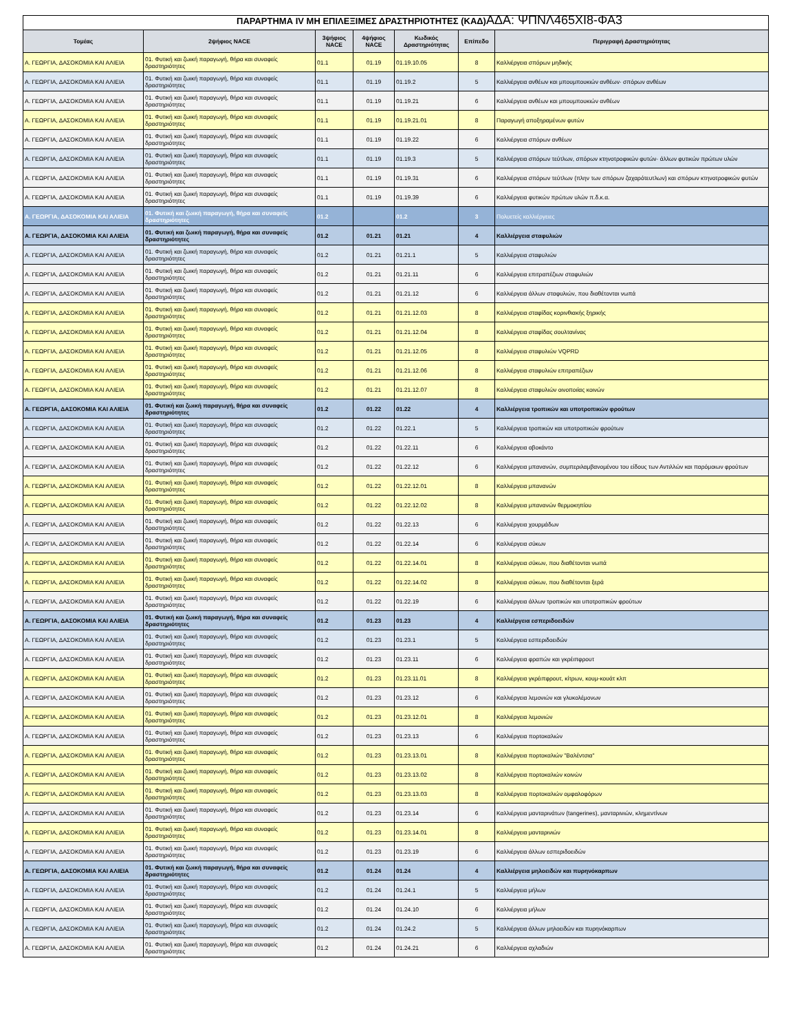ΠΑΡΑΡΤΗΜΑ IV ΜΗ ΕΠΙΛΕΞΙΜΕΣ ΔΡΑΣΤΗΡΙΟΤΗΤΕΣ (ΚΑΔ) ΑΔΑ: ΨΠΝΛ465ΧΙ8-ΦΑ3
| Τομέας | 2ψήφιος NACE | 3ψήφιος NACE | 4ψήφιος NACE | Κωδικός Δραστηριότητας | Επίπεδο | Περιγραφή Δραστηριότητας |
| --- | --- | --- | --- | --- | --- | --- |
| Α. ΓΕΩΡΓΙΑ, ΔΑΣΟΚΟΜΙΑ ΚΑΙ ΑΛΙΕΙΑ | 01. Φυτική και ζωική παραγωγή, θήρα και συναφείς δραστηριότητες | 01.1 | 01.19 | 01.19.10.05 | 8 | Καλλιέργεια σπόρων μηδικής |
| Α. ΓΕΩΡΓΙΑ, ΔΑΣΟΚΟΜΙΑ ΚΑΙ ΑΛΙΕΙΑ | 01. Φυτική και ζωική παραγωγή, θήρα και συναφείς δραστηριότητες | 01.1 | 01.19 | 01.19.2 | 5 | Καλλιέργεια ανθέων και μπουμπουκιών ανθέων· σπόρων ανθέων |
| Α. ΓΕΩΡΓΙΑ, ΔΑΣΟΚΟΜΙΑ ΚΑΙ ΑΛΙΕΙΑ | 01. Φυτική και ζωική παραγωγή, θήρα και συναφείς δραστηριότητες | 01.1 | 01.19 | 01.19.21 | 6 | Καλλιέργεια ανθέων και μπουμπουκιών ανθέων |
| Α. ΓΕΩΡΓΙΑ, ΔΑΣΟΚΟΜΙΑ ΚΑΙ ΑΛΙΕΙΑ | 01. Φυτική και ζωική παραγωγή, θήρα και συναφείς δραστηριότητες | 01.1 | 01.19 | 01.19.21.01 | 8 | Παραγωγή αποξηραμένων φυτών |
| Α. ΓΕΩΡΓΙΑ, ΔΑΣΟΚΟΜΙΑ ΚΑΙ ΑΛΙΕΙΑ | 01. Φυτική και ζωική παραγωγή, θήρα και συναφείς δραστηριότητες | 01.1 | 01.19 | 01.19.22 | 6 | Καλλιέργεια σπόρων ανθέων |
| Α. ΓΕΩΡΓΙΑ, ΔΑΣΟΚΟΜΙΑ ΚΑΙ ΑΛΙΕΙΑ | 01. Φυτική και ζωική παραγωγή, θήρα και συναφείς δραστηριότητες | 01.1 | 01.19 | 01.19.3 | 5 | Καλλιέργεια σπόρων τεύτλων, σπόρων κτηνοτροφικών φυτών· άλλων φυτικών πρώτων υλών |
| Α. ΓΕΩΡΓΙΑ, ΔΑΣΟΚΟΜΙΑ ΚΑΙ ΑΛΙΕΙΑ | 01. Φυτική και ζωική παραγωγή, θήρα και συναφείς δραστηριότητες | 01.1 | 01.19 | 01.19.31 | 6 | Καλλιέργεια σπόρων τεύτλων (πλην των σπόρων ζαχαρότευτλων) και σπόρων κτηνοτροφικών φυτών |
| Α. ΓΕΩΡΓΙΑ, ΔΑΣΟΚΟΜΙΑ ΚΑΙ ΑΛΙΕΙΑ | 01. Φυτική και ζωική παραγωγή, θήρα και συναφείς δραστηριότητες | 01.1 | 01.19 | 01.19.39 | 6 | Καλλιέργεια φυτικών πρώτων υλών π.δ.κ.α. |
| Α. ΓΕΩΡΓΙΑ, ΔΑΣΟΚΟΜΙΑ ΚΑΙ ΑΛΙΕΙΑ | 01. Φυτική και ζωική παραγωγή, θήρα και συναφείς δραστηριότητες | 01.2 | | 01.2 | 3 | Πολυετείς καλλιέργειες |
| Α. ΓΕΩΡΓΙΑ, ΔΑΣΟΚΟΜΙΑ ΚΑΙ ΑΛΙΕΙΑ | 01. Φυτική και ζωική παραγωγή, θήρα και συναφείς δραστηριότητες | 01.2 | 01.21 | 01.21 | 4 | Καλλιέργεια σταφυλιών |
| Α. ΓΕΩΡΓΙΑ, ΔΑΣΟΚΟΜΙΑ ΚΑΙ ΑΛΙΕΙΑ | 01. Φυτική και ζωική παραγωγή, θήρα και συναφείς δραστηριότητες | 01.2 | 01.21 | 01.21.1 | 5 | Καλλιέργεια σταφυλιών |
| Α. ΓΕΩΡΓΙΑ, ΔΑΣΟΚΟΜΙΑ ΚΑΙ ΑΛΙΕΙΑ | 01. Φυτική και ζωική παραγωγή, θήρα και συναφείς δραστηριότητες | 01.2 | 01.21 | 01.21.11 | 6 | Καλλιέργεια επιτραπέζιων σταφυλιών |
| Α. ΓΕΩΡΓΙΑ, ΔΑΣΟΚΟΜΙΑ ΚΑΙ ΑΛΙΕΙΑ | 01. Φυτική και ζωική παραγωγή, θήρα και συναφείς δραστηριότητες | 01.2 | 01.21 | 01.21.12 | 6 | Καλλιέργεια άλλων σταφυλιών, που διαθέτονται νωπά |
| Α. ΓΕΩΡΓΙΑ, ΔΑΣΟΚΟΜΙΑ ΚΑΙ ΑΛΙΕΙΑ | 01. Φυτική και ζωική παραγωγή, θήρα και συναφείς δραστηριότητες | 01.2 | 01.21 | 01.21.12.03 | 8 | Καλλιέργεια σταφίδας κορινθιακής ξηρικής |
| Α. ΓΕΩΡΓΙΑ, ΔΑΣΟΚΟΜΙΑ ΚΑΙ ΑΛΙΕΙΑ | 01. Φυτική και ζωική παραγωγή, θήρα και συναφείς δραστηριότητες | 01.2 | 01.21 | 01.21.12.04 | 8 | Καλλιέργεια σταφίδας σουλτανίνας |
| Α. ΓΕΩΡΓΙΑ, ΔΑΣΟΚΟΜΙΑ ΚΑΙ ΑΛΙΕΙΑ | 01. Φυτική και ζωική παραγωγή, θήρα και συναφείς δραστηριότητες | 01.2 | 01.21 | 01.21.12.05 | 8 | Καλλιέργεια σταφυλιών VQPRD |
| Α. ΓΕΩΡΓΙΑ, ΔΑΣΟΚΟΜΙΑ ΚΑΙ ΑΛΙΕΙΑ | 01. Φυτική και ζωική παραγωγή, θήρα και συναφείς δραστηριότητες | 01.2 | 01.21 | 01.21.12.06 | 8 | Καλλιέργεια σταφυλιών επιτραπέζιων |
| Α. ΓΕΩΡΓΙΑ, ΔΑΣΟΚΟΜΙΑ ΚΑΙ ΑΛΙΕΙΑ | 01. Φυτική και ζωική παραγωγή, θήρα και συναφείς δραστηριότητες | 01.2 | 01.21 | 01.21.12.07 | 8 | Καλλιέργεια σταφυλιών οινοποιίας κοινών |
| Α. ΓΕΩΡΓΙΑ, ΔΑΣΟΚΟΜΙΑ ΚΑΙ ΑΛΙΕΙΑ | 01. Φυτική και ζωική παραγωγή, θήρα και συναφείς δραστηριότητες | 01.2 | 01.22 | 01.22 | 4 | Καλλιέργεια τροπικών και υποτροπικών φρούτων |
| Α. ΓΕΩΡΓΙΑ, ΔΑΣΟΚΟΜΙΑ ΚΑΙ ΑΛΙΕΙΑ | 01. Φυτική και ζωική παραγωγή, θήρα και συναφείς δραστηριότητες | 01.2 | 01.22 | 01.22.1 | 5 | Καλλιέργεια τροπικών και υποτροπικών φρούτων |
| Α. ΓΕΩΡΓΙΑ, ΔΑΣΟΚΟΜΙΑ ΚΑΙ ΑΛΙΕΙΑ | 01. Φυτική και ζωική παραγωγή, θήρα και συναφείς δραστηριότητες | 01.2 | 01.22 | 01.22.11 | 6 | Καλλιέργεια αβοκάντο |
| Α. ΓΕΩΡΓΙΑ, ΔΑΣΟΚΟΜΙΑ ΚΑΙ ΑΛΙΕΙΑ | 01. Φυτική και ζωική παραγωγή, θήρα και συναφείς δραστηριότητες | 01.2 | 01.22 | 01.22.12 | 6 | Καλλιέργεια μπανανών, συμπεριλαμβανομένου του είδους των Αντιλλών και παρόμοιων φρούτων |
| Α. ΓΕΩΡΓΙΑ, ΔΑΣΟΚΟΜΙΑ ΚΑΙ ΑΛΙΕΙΑ | 01. Φυτική και ζωική παραγωγή, θήρα και συναφείς δραστηριότητες | 01.2 | 01.22 | 01.22.12.01 | 8 | Καλλιέργεια μπανανών |
| Α. ΓΕΩΡΓΙΑ, ΔΑΣΟΚΟΜΙΑ ΚΑΙ ΑΛΙΕΙΑ | 01. Φυτική και ζωική παραγωγή, θήρα και συναφείς δραστηριότητες | 01.2 | 01.22 | 01.22.12.02 | 8 | Καλλιέργεια μπανανών θερμοκηπίου |
| Α. ΓΕΩΡΓΙΑ, ΔΑΣΟΚΟΜΙΑ ΚΑΙ ΑΛΙΕΙΑ | 01. Φυτική και ζωική παραγωγή, θήρα και συναφείς δραστηριότητες | 01.2 | 01.22 | 01.22.13 | 6 | Καλλιέργεια χουρμάδων |
| Α. ΓΕΩΡΓΙΑ, ΔΑΣΟΚΟΜΙΑ ΚΑΙ ΑΛΙΕΙΑ | 01. Φυτική και ζωική παραγωγή, θήρα και συναφείς δραστηριότητες | 01.2 | 01.22 | 01.22.14 | 6 | Καλλιέργεια σύκων |
| Α. ΓΕΩΡΓΙΑ, ΔΑΣΟΚΟΜΙΑ ΚΑΙ ΑΛΙΕΙΑ | 01. Φυτική και ζωική παραγωγή, θήρα και συναφείς δραστηριότητες | 01.2 | 01.22 | 01.22.14.01 | 8 | Καλλιέργεια σύκων, που διαθέτονται νωπά |
| Α. ΓΕΩΡΓΙΑ, ΔΑΣΟΚΟΜΙΑ ΚΑΙ ΑΛΙΕΙΑ | 01. Φυτική και ζωική παραγωγή, θήρα και συναφείς δραστηριότητες | 01.2 | 01.22 | 01.22.14.02 | 8 | Καλλιέργεια σύκων, που διαθέτονται ξερά |
| Α. ΓΕΩΡΓΙΑ, ΔΑΣΟΚΟΜΙΑ ΚΑΙ ΑΛΙΕΙΑ | 01. Φυτική και ζωική παραγωγή, θήρα και συναφείς δραστηριότητες | 01.2 | 01.22 | 01.22.19 | 6 | Καλλιέργεια άλλων τροπικών και υποτροπικών φρούτων |
| Α. ΓΕΩΡΓΙΑ, ΔΑΣΟΚΟΜΙΑ ΚΑΙ ΑΛΙΕΙΑ | 01. Φυτική και ζωική παραγωγή, θήρα και συναφείς δραστηριότητες | 01.2 | 01.23 | 01.23 | 4 | Καλλιέργεια εσπεριδοειδών |
| Α. ΓΕΩΡΓΙΑ, ΔΑΣΟΚΟΜΙΑ ΚΑΙ ΑΛΙΕΙΑ | 01. Φυτική και ζωική παραγωγή, θήρα και συναφείς δραστηριότητες | 01.2 | 01.23 | 01.23.1 | 5 | Καλλιέργεια εσπεριδοειδών |
| Α. ΓΕΩΡΓΙΑ, ΔΑΣΟΚΟΜΙΑ ΚΑΙ ΑΛΙΕΙΑ | 01. Φυτική και ζωική παραγωγή, θήρα και συναφείς δραστηριότητες | 01.2 | 01.23 | 01.23.11 | 6 | Καλλιέργεια φραπών και γκρέιπφρουτ |
| Α. ΓΕΩΡΓΙΑ, ΔΑΣΟΚΟΜΙΑ ΚΑΙ ΑΛΙΕΙΑ | 01. Φυτική και ζωική παραγωγή, θήρα και συναφείς δραστηριότητες | 01.2 | 01.23 | 01.23.11.01 | 8 | Καλλιέργεια γκρέιπφρουτ, κίτρων, κουμ-κουάτ κλπ |
| Α. ΓΕΩΡΓΙΑ, ΔΑΣΟΚΟΜΙΑ ΚΑΙ ΑΛΙΕΙΑ | 01. Φυτική και ζωική παραγωγή, θήρα και συναφείς δραστηριότητες | 01.2 | 01.23 | 01.23.12 | 6 | Καλλιέργεια λεμονιών και γλυκολέμονων |
| Α. ΓΕΩΡΓΙΑ, ΔΑΣΟΚΟΜΙΑ ΚΑΙ ΑΛΙΕΙΑ | 01. Φυτική και ζωική παραγωγή, θήρα και συναφείς δραστηριότητες | 01.2 | 01.23 | 01.23.12.01 | 8 | Καλλιέργεια λεμονιών |
| Α. ΓΕΩΡΓΙΑ, ΔΑΣΟΚΟΜΙΑ ΚΑΙ ΑΛΙΕΙΑ | 01. Φυτική και ζωική παραγωγή, θήρα και συναφείς δραστηριότητες | 01.2 | 01.23 | 01.23.13 | 6 | Καλλιέργεια πορτοκαλιών |
| Α. ΓΕΩΡΓΙΑ, ΔΑΣΟΚΟΜΙΑ ΚΑΙ ΑΛΙΕΙΑ | 01. Φυτική και ζωική παραγωγή, θήρα και συναφείς δραστηριότητες | 01.2 | 01.23 | 01.23.13.01 | 8 | Καλλιέργεια πορτοκαλιών "Βαλέντσια" |
| Α. ΓΕΩΡΓΙΑ, ΔΑΣΟΚΟΜΙΑ ΚΑΙ ΑΛΙΕΙΑ | 01. Φυτική και ζωική παραγωγή, θήρα και συναφείς δραστηριότητες | 01.2 | 01.23 | 01.23.13.02 | 8 | Καλλιέργεια πορτοκαλιών κοινών |
| Α. ΓΕΩΡΓΙΑ, ΔΑΣΟΚΟΜΙΑ ΚΑΙ ΑΛΙΕΙΑ | 01. Φυτική και ζωική παραγωγή, θήρα και συναφείς δραστηριότητες | 01.2 | 01.23 | 01.23.13.03 | 8 | Καλλιέργεια πορτοκαλιών ομφαλοφόρων |
| Α. ΓΕΩΡΓΙΑ, ΔΑΣΟΚΟΜΙΑ ΚΑΙ ΑΛΙΕΙΑ | 01. Φυτική και ζωική παραγωγή, θήρα και συναφείς δραστηριότητες | 01.2 | 01.23 | 01.23.14 | 6 | Καλλιέργεια μανταρινάτων (tangerines), μανταρινιών, κλημεντίνων |
| Α. ΓΕΩΡΓΙΑ, ΔΑΣΟΚΟΜΙΑ ΚΑΙ ΑΛΙΕΙΑ | 01. Φυτική και ζωική παραγωγή, θήρα και συναφείς δραστηριότητες | 01.2 | 01.23 | 01.23.14.01 | 8 | Καλλιέργεια μανταρινιών |
| Α. ΓΕΩΡΓΙΑ, ΔΑΣΟΚΟΜΙΑ ΚΑΙ ΑΛΙΕΙΑ | 01. Φυτική και ζωική παραγωγή, θήρα και συναφείς δραστηριότητες | 01.2 | 01.23 | 01.23.19 | 6 | Καλλιέργεια άλλων εσπεριδοειδών |
| Α. ΓΕΩΡΓΙΑ, ΔΑΣΟΚΟΜΙΑ ΚΑΙ ΑΛΙΕΙΑ | 01. Φυτική και ζωική παραγωγή, θήρα και συναφείς δραστηριότητες | 01.2 | 01.24 | 01.24 | 4 | Καλλιέργεια μηλοειδών και πυρηνόκαρπων |
| Α. ΓΕΩΡΓΙΑ, ΔΑΣΟΚΟΜΙΑ ΚΑΙ ΑΛΙΕΙΑ | 01. Φυτική και ζωική παραγωγή, θήρα και συναφείς δραστηριότητες | 01.2 | 01.24 | 01.24.1 | 5 | Καλλιέργεια μήλων |
| Α. ΓΕΩΡΓΙΑ, ΔΑΣΟΚΟΜΙΑ ΚΑΙ ΑΛΙΕΙΑ | 01. Φυτική και ζωική παραγωγή, θήρα και συναφείς δραστηριότητες | 01.2 | 01.24 | 01.24.10 | 6 | Καλλιέργεια μήλων |
| Α. ΓΕΩΡΓΙΑ, ΔΑΣΟΚΟΜΙΑ ΚΑΙ ΑΛΙΕΙΑ | 01. Φυτική και ζωική παραγωγή, θήρα και συναφείς δραστηριότητες | 01.2 | 01.24 | 01.24.2 | 5 | Καλλιέργεια άλλων μηλοειδών και πυρηνόκαρπων |
| Α. ΓΕΩΡΓΙΑ, ΔΑΣΟΚΟΜΙΑ ΚΑΙ ΑΛΙΕΙΑ | 01. Φυτική και ζωική παραγωγή, θήρα και συναφείς δραστηριότητες | 01.2 | 01.24 | 01.24.21 | 6 | Καλλιέργεια αχλαδιών |